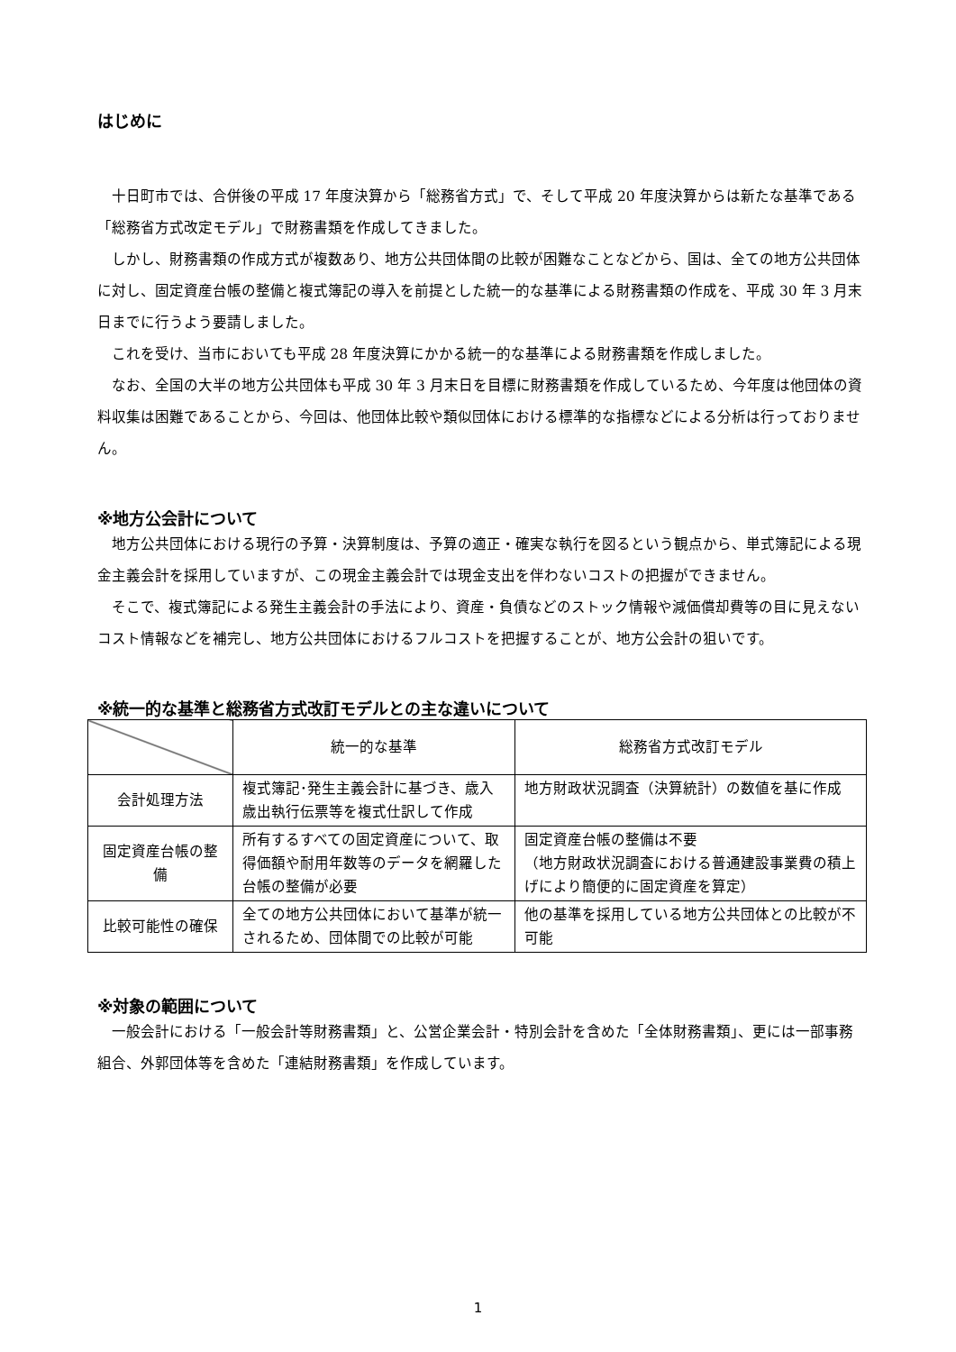はじめに
十日町市では、合併後の平成 17 年度決算から「総務省方式」で、そして平成 20 年度決算からは新たな基準である「総務省方式改定モデル」で財務書類を作成してきました。
しかし、財務書類の作成方式が複数あり、地方公共団体間の比較が困難なことなどから、国は、全ての地方公共団体に対し、固定資産台帳の整備と複式簿記の導入を前提とした統一的な基準による財務書類の作成を、平成 30 年 3 月末日までに行うよう要請しました。
これを受け、当市においても平成 28 年度決算にかかる統一的な基準による財務書類を作成しました。
なお、全国の大半の地方公共団体も平成 30 年 3 月末日を目標に財務書類を作成しているため、今年度は他団体の資料収集は困難であることから、今回は、他団体比較や類似団体における標準的な指標などによる分析は行っておりません。
※地方公会計について
地方公共団体における現行の予算・決算制度は、予算の適正・確実な執行を図るという観点から、単式簿記による現金主義会計を採用していますが、この現金主義会計では現金支出を伴わないコストの把握ができません。
そこで、複式簿記による発生主義会計の手法により、資産・負債などのストック情報や減価償却費等の目に見えないコスト情報などを補完し、地方公共団体におけるフルコストを把握することが、地方公会計の狙いです。
※統一的な基準と総務省方式改訂モデルとの主な違いについて
| | 統一的な基準 | 総務省方式改訂モデル |
| --- | --- | --- |
| 会計処理方法 | 複式簿記･発生主義会計に基づき、歳入歳出執行伝票等を複式仕訳して作成 | 地方財政状況調査（決算統計）の数値を基に作成 |
| 固定資産台帳の整備 | 所有するすべての固定資産について、取得価額や耐用年数等のデータを網羅した台帳の整備が必要 | 固定資産台帳の整備は不要 （地方財政状況調査における普通建設事業費の積上げにより簡便的に固定資産を算定） |
| 比較可能性の確保 | 全ての地方公共団体において基準が統一されるため、団体間での比較が可能 | 他の基準を採用している地方公共団体との比較が不可能 |
※対象の範囲について
一般会計における「一般会計等財務書類」と、公営企業会計・特別会計を含めた「全体財務書類」、更には一部事務組合、外郭団体等を含めた「連結財務書類」を作成しています。
1